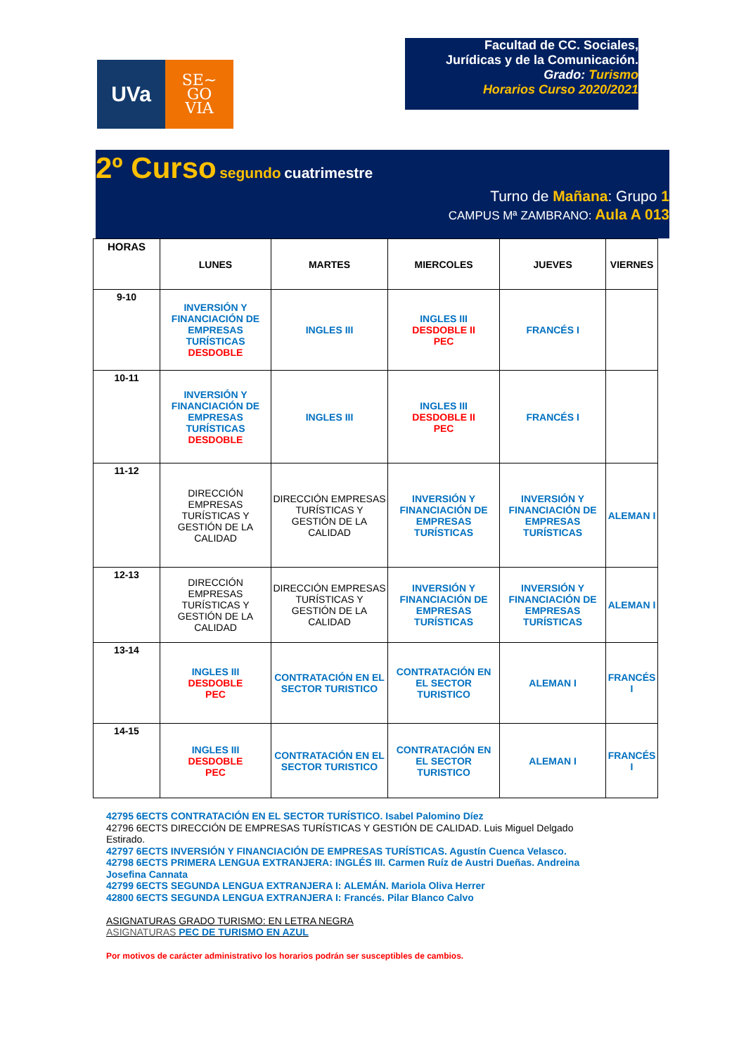UVa
SE~
GO
VIA
Facultad de CC. Sociales,
Jurídicas y de la Comunicación.
Grado: Turismo
Horarios Curso 2020/2021
2º Curso segundo cuatrimestre
Turno de Mañana: Grupo 1
CAMPUS Mª ZAMBRANO: Aula A 013
| HORAS | LUNES | MARTES | MIERCOLES | JUEVES | VIERNES |
| 9-10 | INVERSIÓN Y FINANCIACIÓN DE EMPRESAS TURÍSTICAS DESDOBLE | INGLES III | INGLES III DESDOBLE II PEC | FRANCÉS I | |
| 10-11 | INVERSIÓN Y FINANCIACIÓN DE EMPRESAS TURÍSTICAS DESDOBLE | INGLES III | INGLES III DESDOBLE II PEC | FRANCÉS I | |
| 11-12 | DIRECCIÓN EMPRESAS TURÍSTICAS Y GESTIÓN DE LA CALIDAD | DIRECCIÓN EMPRESAS TURÍSTICAS Y GESTIÓN DE LA CALIDAD | INVERSIÓN Y FINANCIACIÓN DE EMPRESAS TURÍSTICAS | INVERSIÓN Y FINANCIACIÓN DE EMPRESAS TURÍSTICAS | ALEMAN I |
| 12-13 | DIRECCIÓN EMPRESAS TURÍSTICAS Y GESTIÓN DE LA CALIDAD | DIRECCIÓN EMPRESAS TURÍSTICAS Y GESTIÓN DE LA CALIDAD | INVERSIÓN Y FINANCIACIÓN DE EMPRESAS TURÍSTICAS | INVERSIÓN Y FINANCIACIÓN DE EMPRESAS TURÍSTICAS | ALEMAN I |
| 13-14 | INGLES III DESDOBLE PEC | CONTRATACIÓN EN EL SECTOR TURISTICO | CONTRATACIÓN EN EL SECTOR TURISTICO | ALEMAN I | FRANCÉS I |
| 14-15 | INGLES III DESDOBLE PEC | CONTRATACIÓN EN EL SECTOR TURISTICO | CONTRATACIÓN EN EL SECTOR TURISTICO | ALEMAN I | FRANCÉS I |
42795 6ECTS CONTRATACIÓN EN EL SECTOR TURÍSTICO. Isabel Palomino Díez
42796 6ECTS DIRECCIÓN DE EMPRESAS TURÍSTICAS Y GESTIÓN DE CALIDAD. Luis Miguel Delgado Estirado.
42797 6ECTS INVERSIÓN Y FINANCIACIÓN DE EMPRESAS TURÍSTICAS. Agustín Cuenca Velasco.
42798 6ECTS PRIMERA LENGUA EXTRANJERA: INGLÉS III. Carmen Ruíz de Austri Dueñas. Andreina Josefina Cannata
42799 6ECTS SEGUNDA LENGUA EXTRANJERA I: ALEMÁN. Mariola Oliva Herrer
42800 6ECTS SEGUNDA LENGUA EXTRANJERA I: Francés. Pilar Blanco Calvo
ASIGNATURAS GRADO TURISMO: EN LETRA NEGRA
ASIGNATURAS PEC DE TURISMO EN AZUL
Por motivos de carácter administrativo los horarios podrán ser susceptibles de cambios.